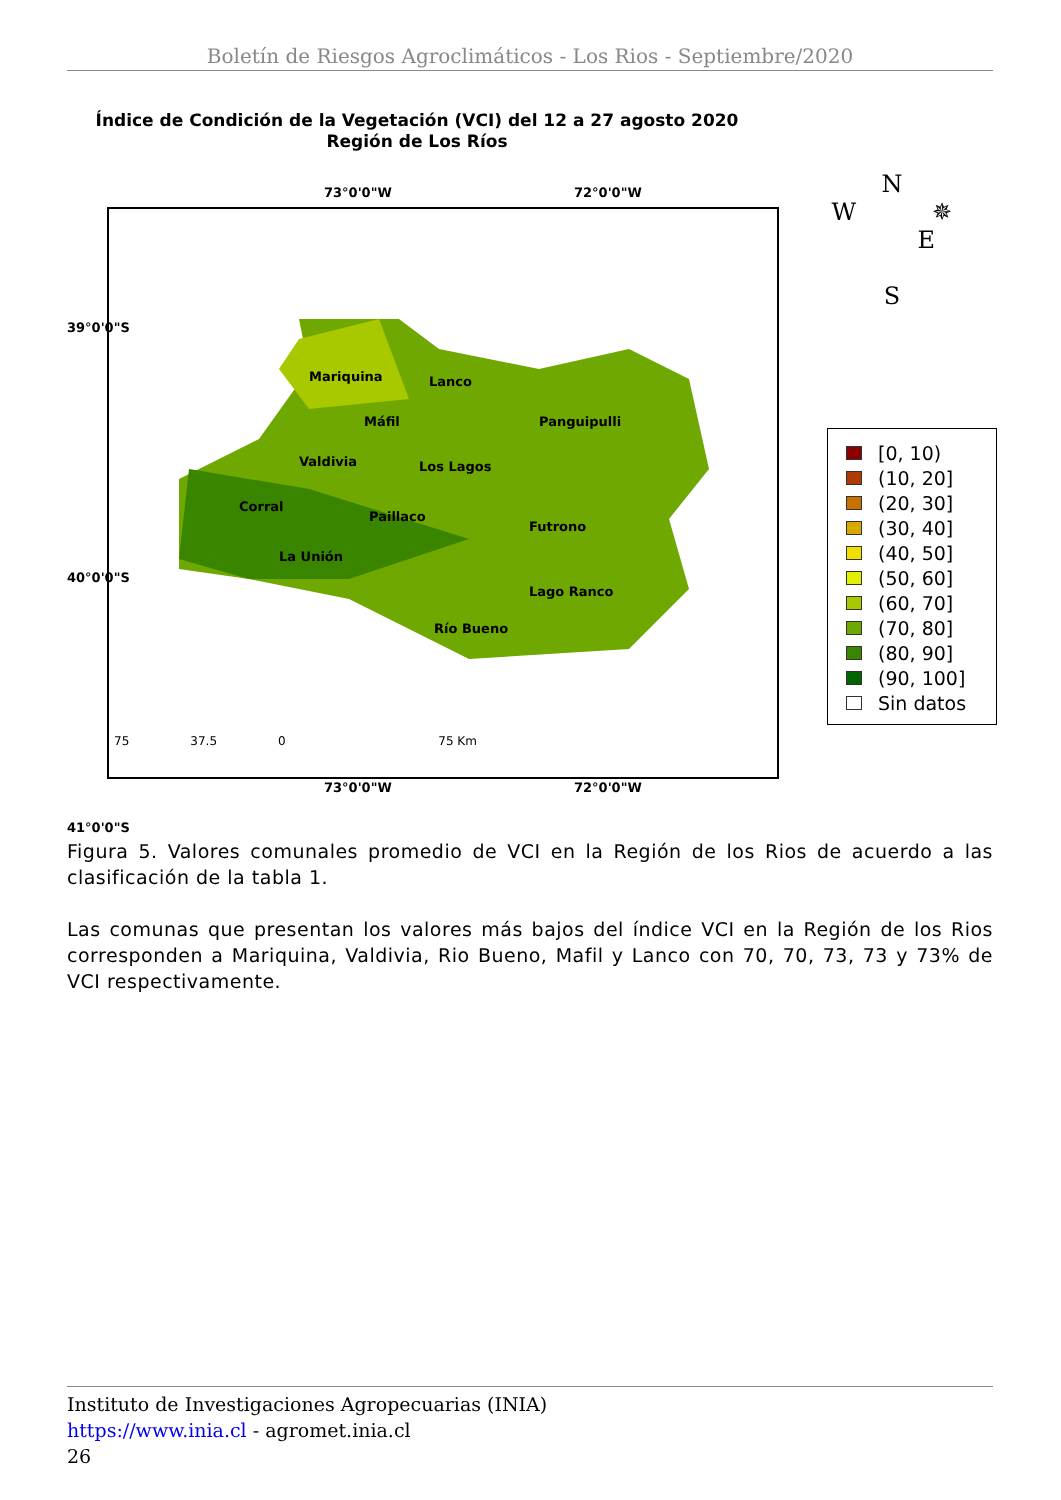Boletín de Riesgos Agroclimáticos - Los Rios - Septiembre/2020
Índice de Condición de la Vegetación (VCI) del 12 a 27 agosto 2020
Región de Los Ríos
73°0'0"W 72°0'0"W
Mariquina Lanco
Máfil Panguipulli
Valdivia Los Lagos
Corral
Paillaco
Futrono
La Unión
Lago Ranco
Río Bueno
75 37.5 0 75 Km
39°0'0"S
40°0'0"S
41°0'0"S
73°0'0"W 72°0'0"W
N
W ✵ E
S
[0, 10)
(10, 20]
(20, 30]
(30, 40]
(40, 50]
(50, 60]
(60, 70]
(70, 80]
(80, 90]
(90, 100]
Sin datos
Figura 5. Valores comunales promedio de VCI en la Región de los Rios de acuerdo a las clasificación de la tabla 1.
Las comunas que presentan los valores más bajos del índice VCI en la Región de los Rios corresponden a Mariquina, Valdivia, Rio Bueno, Mafil y Lanco con 70, 70, 73, 73 y 73% de VCI respectivamente.
Instituto de Investigaciones Agropecuarias (INIA)
https://www.inia.cl - agromet.inia.cl
26